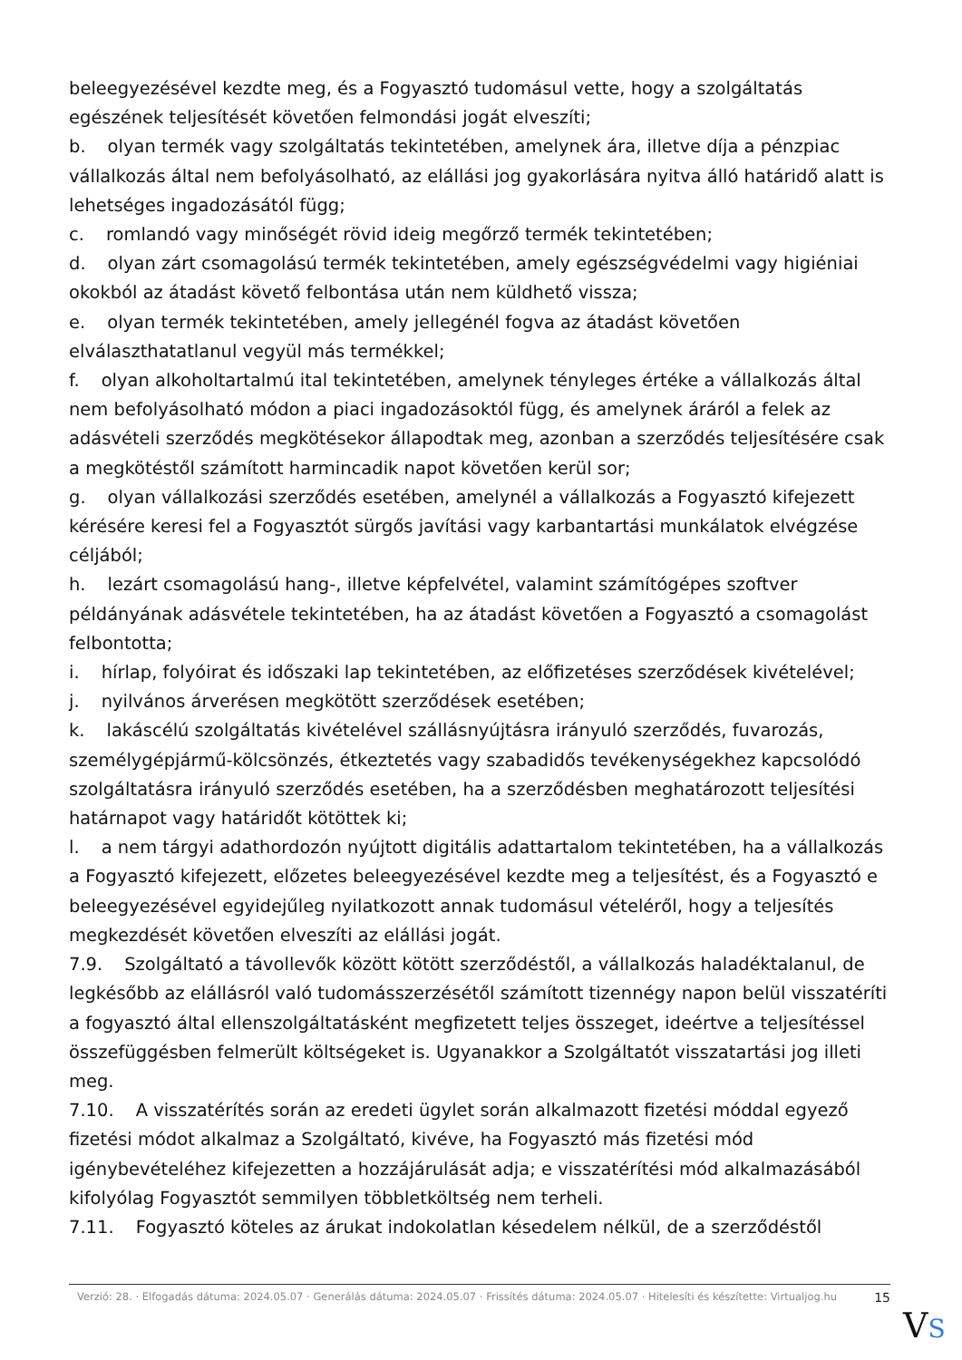beleegyezésével kezdte meg, és a Fogyasztó tudomásul vette, hogy a szolgáltatás egészének teljesítését követően felmondási jogát elveszíti;
b. olyan termék vagy szolgáltatás tekintetében, amelynek ára, illetve díja a pénzpiac vállalkozás által nem befolyásolható, az elállási jog gyakorlására nyitva álló határidő alatt is lehetséges ingadozásától függ;
c. romlandó vagy minőségét rövid ideig megőrző termék tekintetében;
d. olyan zárt csomagolású termék tekintetében, amely egészségvédelmi vagy higiéniai okokból az átadást követő felbontása után nem küldhető vissza;
e. olyan termék tekintetében, amely jellegénél fogva az átadást követően elválaszthatatlanul vegyül más termékkel;
f. olyan alkoholtartalmú ital tekintetében, amelynek tényleges értéke a vállalkozás által nem befolyásolható módon a piaci ingadozásoktól függ, és amelynek áráról a felek az adásvételi szerződés megkötésekor állapodtak meg, azonban a szerződés teljesítésére csak a megkötéstől számított harmincadik napot követően kerül sor;
g. olyan vállalkozási szerződés esetében, amelynél a vállalkozás a Fogyasztó kifejezett kérésére keresi fel a Fogyasztót sürgős javítási vagy karbantartási munkálatok elvégzése céljából;
h. lezárt csomagolású hang-, illetve képfelvétel, valamint számítógépes szoftver példányának adásvétele tekintetében, ha az átadást követően a Fogyasztó a csomagolást felbontotta;
i. hírlap, folyóirat és időszaki lap tekintetében, az előfizetéses szerződések kivételével;
j. nyilvános árverésen megkötött szerződések esetében;
k. lakáscélú szolgáltatás kivételével szállásnyújtásra irányuló szerződés, fuvarozás, személygépjármű-kölcsönzés, étkeztetés vagy szabadidős tevékenységekhez kapcsolódó szolgáltatásra irányuló szerződés esetében, ha a szerződésben meghatározott teljesítési határnapot vagy határidőt kötöttek ki;
l. a nem tárgyi adathordozón nyújtott digitális adattartalom tekintetében, ha a vállalkozás a Fogyasztó kifejezett, előzetes beleegyezésével kezdte meg a teljesítést, és a Fogyasztó e beleegyezésével egyidejűleg nyilatkozott annak tudomásul vételéről, hogy a teljesítés megkezdését követően elveszíti az elállási jogát.
7.9. Szolgáltató a távollevők között kötött szerződéstől, a vállalkozás haladéktalanul, de legkésőbb az elállásról való tudomásszerzésétől számított tizennégy napon belül visszatéríti a fogyasztó által ellenszolgáltatásként megfizetett teljes összeget, ideértve a teljesítéssel összefüggésben felmerült költségeket is. Ugyanakkor a Szolgáltatót visszatartási jog illeti meg.
7.10. A visszatérítés során az eredeti ügylet során alkalmazott fizetési móddal egyező fizetési módot alkalmaz a Szolgáltató, kivéve, ha Fogyasztó más fizetési mód igénybevételéhez kifejezetten a hozzájárulását adja; e visszatérítési mód alkalmazásából kifolyólag Fogyasztót semmilyen többletköltség nem terheli.
7.11. Fogyasztó köteles az árukat indokolatlan késedelem nélkül, de a szerződéstől
Verzió: 28. · Elfogadás dátuma: 2024.05.07 · Generálás dátuma: 2024.05.07 · Frissítés dátuma: 2024.05.07 · Hitelesíti és készítette: Virtualjog.hu
15
VS